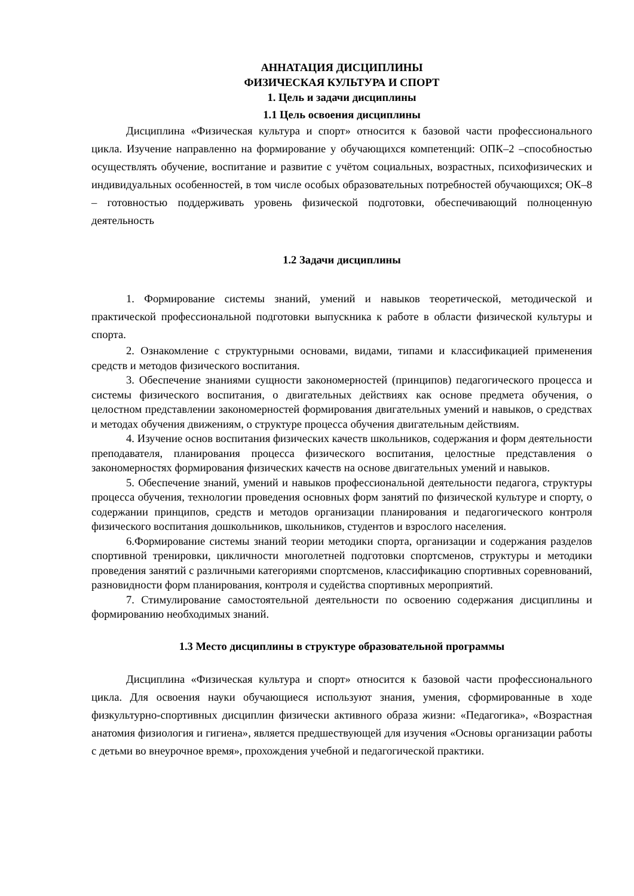АННАТАЦИЯ ДИСЦИПЛИНЫ
ФИЗИЧЕСКАЯ КУЛЬТУРА И СПОРТ
1. Цель и задачи дисциплины
1.1 Цель освоения дисциплины
Дисциплина «Физическая культура и спорт» относится к базовой части профессионального цикла. Изучение направленно на формирование у обучающихся компетенций: ОПК–2 –способностью осуществлять обучение, воспитание и развитие с учётом социальных, возрастных, психофизических и индивидуальных особенностей, в том числе особых образовательных потребностей обучающихся; ОК–8 – готовностью поддерживать уровень физической подготовки, обеспечивающий полноценную деятельность
1.2 Задачи дисциплины
1. Формирование системы знаний, умений и навыков теоретической, методической и практической профессиональной подготовки выпускника к работе в области физической культуры и спорта.
2. Ознакомление с структурными основами, видами, типами и классификацией применения средств и методов физического воспитания.
3. Обеспечение знаниями сущности закономерностей (принципов) педагогического процесса и системы физического воспитания, о двигательных действиях как основе предмета обучения, о целостном представлении закономерностей формирования двигательных умений и навыков, о средствах и методах обучения движениям, о структуре процесса обучения двигательным действиям.
4. Изучение основ воспитания физических качеств школьников, содержания и форм деятельности преподавателя, планирования процесса физического воспитания, целостные представления о закономерностях формирования физических качеств на основе двигательных умений и навыков.
5. Обеспечение знаний, умений и навыков профессиональной деятельности педагога, структуры процесса обучения, технологии проведения основных форм занятий по физической культуре и спорту, о содержании принципов, средств и методов организации планирования и педагогического контроля физического воспитания дошкольников, школьников, студентов и взрослого населения.
6.Формирование системы знаний теории методики спорта, организации и содержания разделов спортивной тренировки, цикличности многолетней подготовки спортсменов, структуры и методики проведения занятий с различными категориями спортсменов, классификацию спортивных соревнований, разновидности форм планирования, контроля и судейства спортивных мероприятий.
7. Стимулирование самостоятельной деятельности по освоению содержания дисциплины и формированию необходимых знаний.
1.3 Место дисциплины в структуре образовательной программы
Дисциплина «Физическая культура и спорт» относится к базовой части профессионального цикла. Для освоения науки обучающиеся используют знания, умения, сформированные в ходе физкультурно-спортивных дисциплин физически активного образа жизни: «Педагогика», «Возрастная анатомия физиология и гигиена», является предшествующей для изучения «Основы организации работы с детьми во внеурочное время», прохождения учебной и педагогической практики.